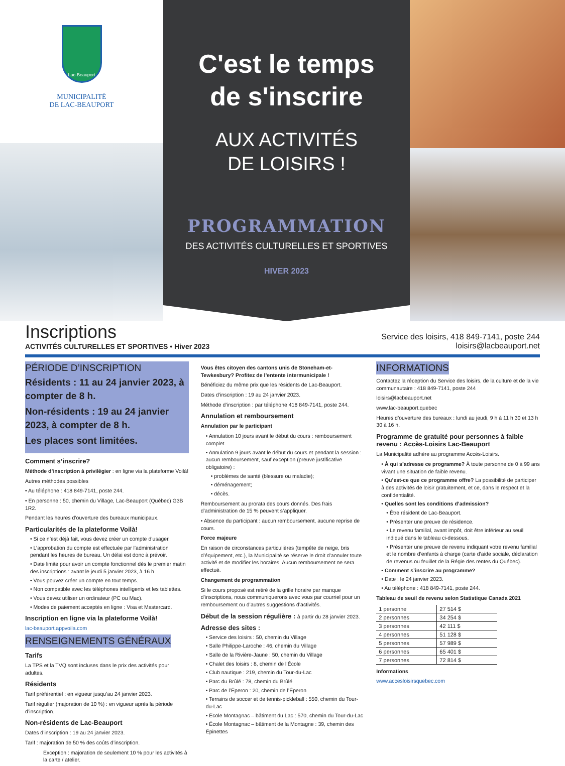Lac-Beauport
MUNICIPALITÉ
DE LAC-BEAUPORT
C'est le temps
de s'inscrire
AUX ACTIVITÉS
DE LOISIRS !
PROGRAMMATION
DES ACTIVITÉS CULTURELLES ET SPORTIVES
HIVER 2023
Inscriptions
ACTIVITÉS CULTURELLES ET SPORTIVES • Hiver 2023
Service des loisirs, 418 849-7141, poste 244
loisirs@lacbeauport.net
PÉRIODE D’INSCRIPTION
Résidents : 11 au 24 janvier 2023, à compter de 8 h.
Non-résidents : 19 au 24 janvier 2023, à compter de 8 h.
Les places sont limitées.
Comment s’inscrire?
Méthode d’inscription à privilégier : en ligne via la plateforme Voilà!
Autres méthodes possibles
• Au téléphone : 418 849-7141, poste 244.
• En personne : 50, chemin du Village, Lac-Beauport (Québec) G3B 1R2.
Pendant les heures d’ouverture des bureaux municipaux.
Particularités de la plateforme Voilà!
• Si ce n’est déjà fait, vous devez créer un compte d’usager.
• L’approbation du compte est effectuée par l’administration pendant les heures de bureau. Un délai est donc à prévoir.
• Date limite pour avoir un compte fonctionnel dès le premier matin des inscriptions : avant le jeudi 5 janvier 2023, à 16 h.
• Vous pouvez créer un compte en tout temps.
• Non compatible avec les téléphones intelligents et les tablettes.
• Vous devez utiliser un ordinateur (PC ou Mac).
• Modes de paiement acceptés en ligne : Visa et Mastercard.
Inscription en ligne via la plateforme Voilà!
lac-beauport.appvoila.com
RENSEIGNEMENTS GÉNÉRAUX
Tarifs
La TPS et la TVQ sont incluses dans le prix des activités pour adultes.
Résidents
Tarif préférentiel : en vigueur jusqu’au 24 janvier 2023.
Tarif régulier (majoration de 10 %) : en vigueur après la période d’inscription.
Non-résidents de Lac-Beauport
Dates d’inscription : 19 au 24 janvier 2023.
Tarif : majoration de 50 % des coûts d’inscription.
Exception : majoration de seulement 10 % pour les activités à la carte / atelier.
Vous êtes citoyen des cantons unis de Stoneham-et-Tewkesbury? Profitez de l’entente intermunicipale !
Bénéficiez du même prix que les résidents de Lac-Beauport.
Dates d’inscription : 19 au 24 janvier 2023.
Méthode d’inscription : par téléphone 418 849-7141, poste 244.
Annulation et remboursement
Annulation par le participant
• Annulation 10 jours avant le début du cours : remboursement complet.
• Annulation 9 jours avant le début du cours et pendant la session : aucun remboursement, sauf exception (preuve justificative obligatoire) :
• problèmes de santé (blessure ou maladie);
• déménagement;
• décès.
Remboursement au prorata des cours donnés. Des frais d’administration de 15 % peuvent s’appliquer.
• Absence du participant : aucun remboursement, aucune reprise de cours.
Force majeure
En raison de circonstances particulières (tempête de neige, bris d’équipement, etc.), la Municipalité se réserve le droit d’annuler toute activité et de modifier les horaires. Aucun remboursement ne sera effectué.
Changement de programmation
Si le cours proposé est retiré de la grille horaire par manque d’inscriptions, nous communiquerons avec vous par courriel pour un remboursement ou d’autres suggestions d’activités.
Début de la session régulière : à partir du 28 janvier 2023.
Adresse des sites :
• Service des loisirs : 50, chemin du Village
• Salle Philippe-Laroche : 46, chemin du Village
• Salle de la Rivière-Jaune : 50, chemin du Village
• Chalet des loisirs : 8, chemin de l’École
• Club nautique : 219, chemin du Tour-du-Lac
• Parc du Brûlé : 78, chemin du Brûlé
• Parc de l’Éperon : 20, chemin de l’Éperon
• Terrains de soccer et de tennis-pickleball : 550, chemin du Tour-du-Lac
• École Montagnac – bâtiment du Lac : 570, chemin du Tour-du-Lac
• École Montagnac – bâtiment de la Montagne : 39, chemin des Épinettes
INFORMATIONS
Contactez la réception du Service des loisirs, de la culture et de la vie communautaire : 418 849-7141, poste 244
loisirs@lacbeauport.net
www.lac-beauport.quebec
Heures d’ouverture des bureaux : lundi au jeudi, 9 h à 11 h 30 et 13 h 30 à 16 h.
Programme de gratuité pour personnes à faible revenu : Accès-Loisirs Lac-Beauport
La Municipalité adhère au programme Accès-Loisirs.
• À qui s’adresse ce programme? À toute personne de 0 à 99 ans vivant une situation de faible revenu.
• Qu’est-ce que ce programme offre? La possibilité de participer à des activités de loisir gratuitement, et ce, dans le respect et la confidentialité.
• Quelles sont les conditions d’admission?
• Être résident de Lac-Beauport.
• Présenter une preuve de résidence.
• Le revenu familial, avant impôt, doit être inférieur au seuil indiqué dans le tableau ci-dessous.
• Présenter une preuve de revenu indiquant votre revenu familial et le nombre d’enfants à charge (carte d’aide sociale, déclaration de revenus ou feuillet de la Régie des rentes du Québec).
• Comment s’inscrire au programme?
• Date : le 24 janvier 2023.
• Au téléphone : 418 849-7141, poste 244.
Tableau de seuil de revenu selon Statistique Canada 2021
| 1 personne | 27 514 $ |
| 2 personnes | 34 254 $ |
| 3 personnes | 42 111 $ |
| 4 personnes | 51 128 $ |
| 5 personnes | 57 989 $ |
| 6 personnes | 65 401 $ |
| 7 personnes | 72 814 $ |
Informations
www.accesloisirsquebec.com